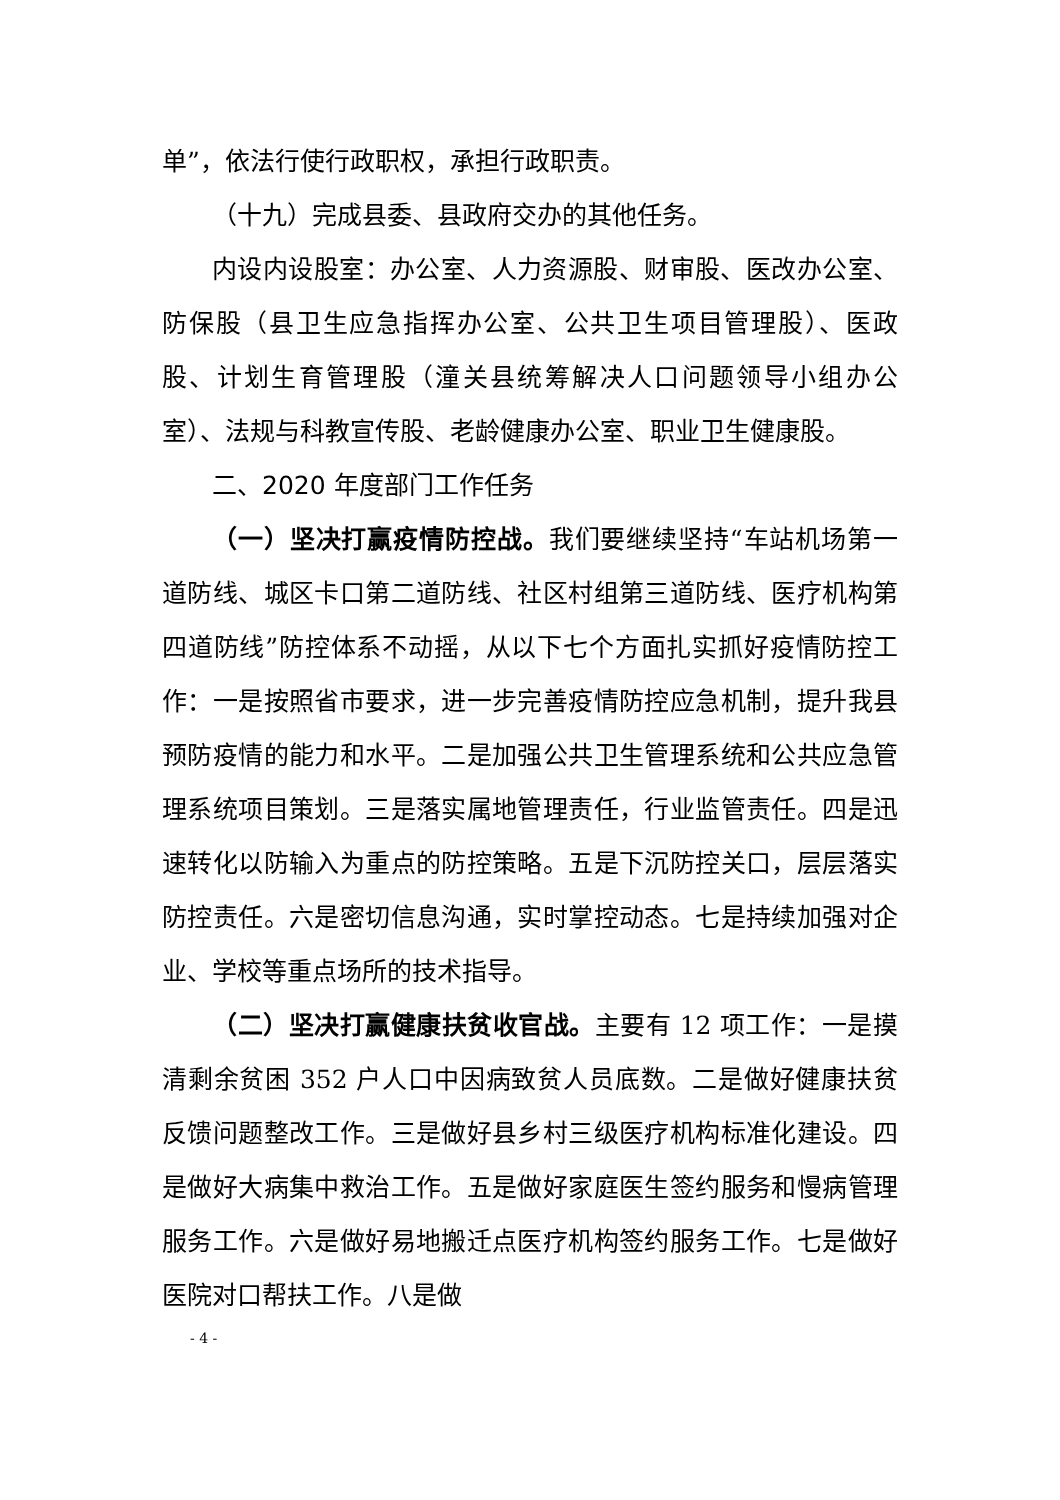单”，依法行使行政职权，承担行政职责。
（十九）完成县委、县政府交办的其他任务。
内设内设股室：办公室、人力资源股、财审股、医改办公室、防保股（县卫生应急指挥办公室、公共卫生项目管理股）、医政股、计划生育管理股（潼关县统筹解决人口问题领导小组办公室）、法规与科教宣传股、老龄健康办公室、职业卫生健康股。
二、2020 年度部门工作任务
（一）坚决打赢疫情防控战。我们要继续坚持“车站机场第一道防线、城区卡口第二道防线、社区村组第三道防线、医疗机构第四道防线”防控体系不动摇，从以下七个方面扎实抓好疫情防控工作：一是按照省市要求，进一步完善疫情防控应急机制，提升我县预防疫情的能力和水平。二是加强公共卫生管理系统和公共应急管理系统项目策划。三是落实属地管理责任，行业监管责任。四是迅速转化以防输入为重点的防控策略。五是下沉防控关口，层层落实防控责任。六是密切信息沟通，实时掌控动态。七是持续加强对企业、学校等重点场所的技术指导。
（二）坚决打赢健康扶贫收官战。主要有 12 项工作：一是摸清剩余贫困 352 户人口中因病致贫人员底数。二是做好健康扶贫反馈问题整改工作。三是做好县乡村三级医疗机构标准化建设。四是做好大病集中救治工作。五是做好家庭医生签约服务和慢病管理服务工作。六是做好易地搬迁点医疗机构签约服务工作。七是做好医院对口帮扶工作。八是做
- 4 -